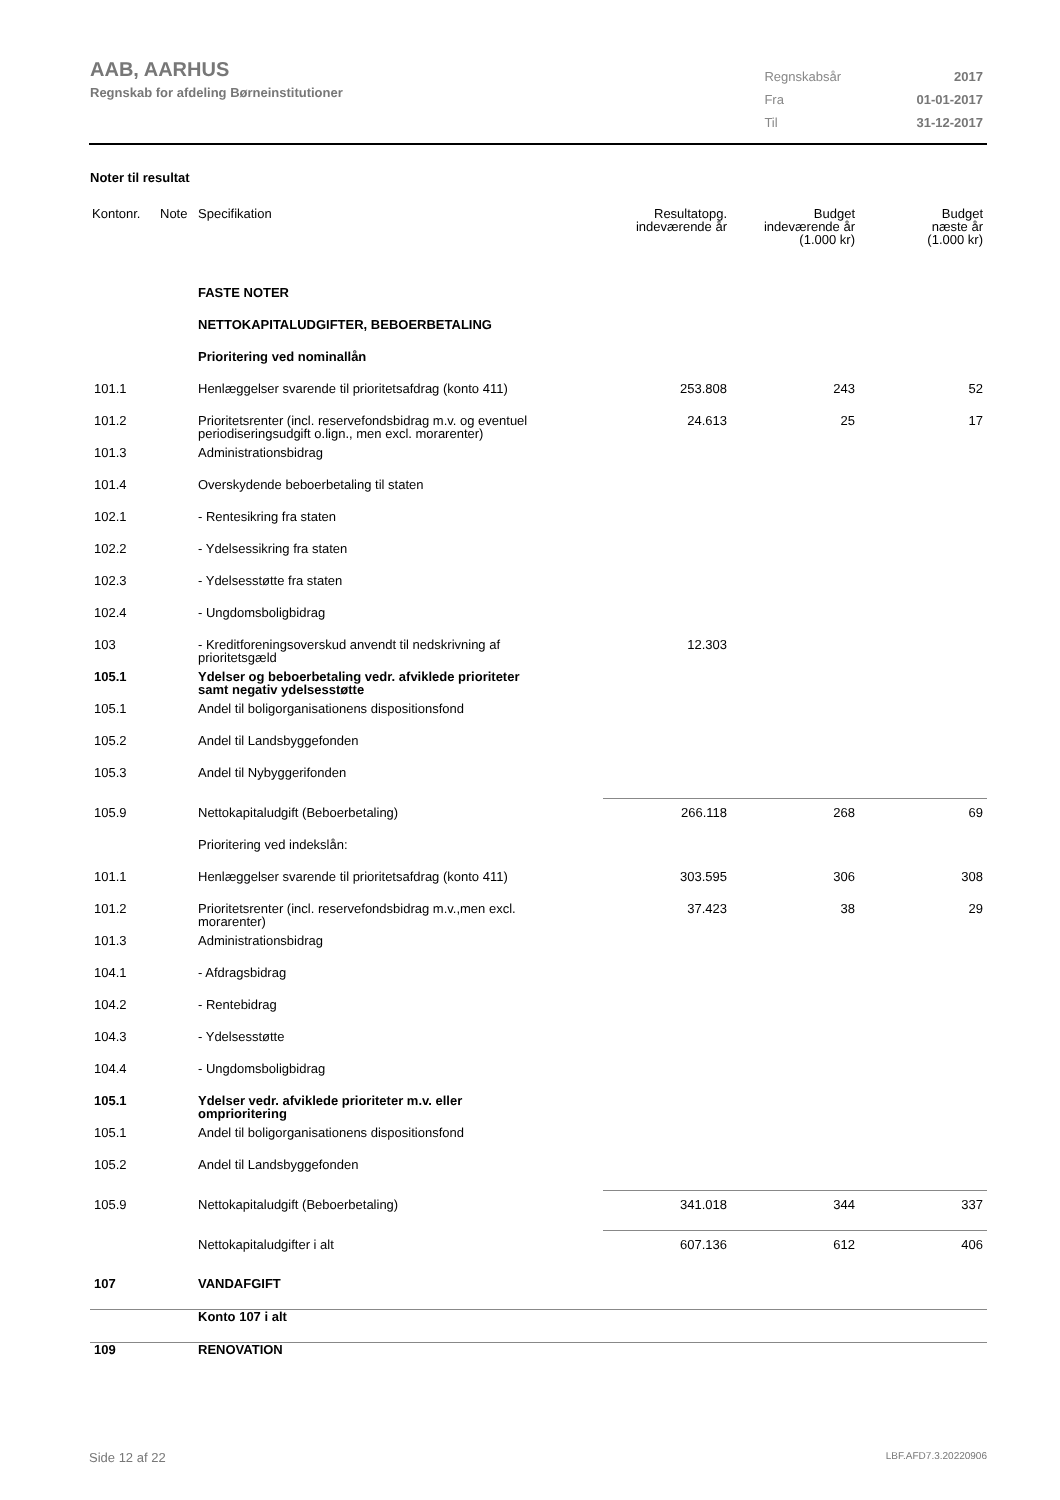AAB, AARHUS
Regnskab for afdeling Børneinstitutioner
| Regnskabsår | 2017 |
| Fra | 01-01-2017 |
| Til | 31-12-2017 |
Noter til resultat
| Kontonr. | Note | Specifikation | Resultatopg. indeværende år | Budget indeværende år (1.000 kr) | Budget næste år (1.000 kr) |
| --- | --- | --- | --- | --- | --- |
| | | FASTE NOTER | | | |
| | | NETTOKAPITALUDGIFTER, BEBOERBETALING | | | |
| | | Prioritering ved nominallån | | | |
| 101.1 | | Henlæggelser svarende til prioritetsafdrag (konto 411) | 253.808 | 243 | 52 |
| 101.2 | | Prioritetsrenter (incl. reservefondsbidrag m.v. og eventuel periodiseringsudgift o.lign., men excl. morarenter) | 24.613 | 25 | 17 |
| 101.3 | | Administrationsbidrag | | | |
| 101.4 | | Overskydende beboerbetaling til staten | | | |
| 102.1 | | - Rentesikring fra staten | | | |
| 102.2 | | - Ydelsessikring fra staten | | | |
| 102.3 | | - Ydelsesstøtte fra staten | | | |
| 102.4 | | - Ungdomsboligbidrag | | | |
| 103 | | - Kreditforeningsoverskud anvendt til nedskrivning af prioritetsgæld | 12.303 | | |
| 105.1 | | Ydelser og beboerbetaling vedr. afviklede prioriteter samt negativ ydelsesstøtte | | | |
| 105.1 | | Andel til boligorganisationens dispositionsfond | | | |
| 105.2 | | Andel til Landsbyggefonden | | | |
| 105.3 | | Andel til Nybyggerifonden | | | |
| 105.9 | | Nettokapitaludgift (Beboerbetaling) | 266.118 | 268 | 69 |
| | | Prioritering ved indekslån: | | | |
| 101.1 | | Henlæggelser svarende til prioritetsafdrag (konto 411) | 303.595 | 306 | 308 |
| 101.2 | | Prioritetsrenter (incl. reservefondsbidrag m.v.,men excl. morarenter) | 37.423 | 38 | 29 |
| 101.3 | | Administrationsbidrag | | | |
| 104.1 | | - Afdragsbidrag | | | |
| 104.2 | | - Rentebidrag | | | |
| 104.3 | | - Ydelsesstøtte | | | |
| 104.4 | | - Ungdomsboligbidrag | | | |
| 105.1 | | Ydelser vedr. afviklede prioriteter m.v. eller omprioritering | | | |
| 105.1 | | Andel til boligorganisationens dispositionsfond | | | |
| 105.2 | | Andel til Landsbyggefonden | | | |
| 105.9 | | Nettokapitaludgift (Beboerbetaling) | 341.018 | 344 | 337 |
| | | Nettokapitaludgifter i alt | 607.136 | 612 | 406 |
| 107 | | VANDAFGIFT | | | |
| | | Konto 107 i alt | | | |
| 109 | | RENOVATION | | | |
Side 12 af 22 LBF.AFD7.3.20220906